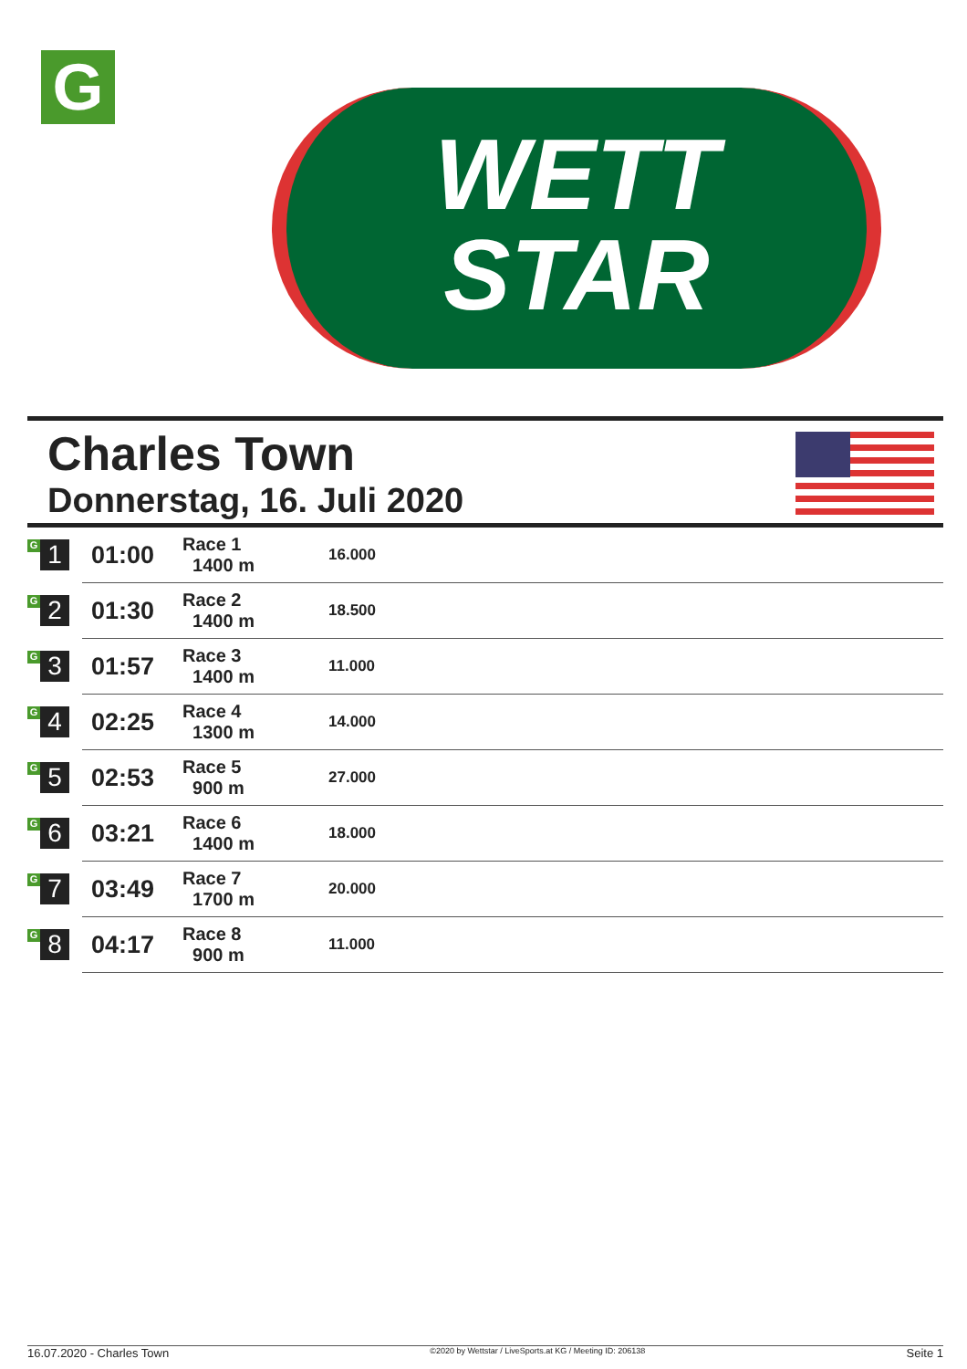G
WETT
STAR
Charles Town
Donnerstag, 16. Juli 2020
| G 1 | 01:00 | Race 1 1400 m | 16.000 |
| G 2 | 01:30 | Race 2 1400 m | 18.500 |
| G 3 | 01:57 | Race 3 1400 m | 11.000 |
| G 4 | 02:25 | Race 4 1300 m | 14.000 |
| G 5 | 02:53 | Race 5 900 m | 27.000 |
| G 6 | 03:21 | Race 6 1400 m | 18.000 |
| G 7 | 03:49 | Race 7 1700 m | 20.000 |
| G 8 | 04:17 | Race 8 900 m | 11.000 |
16.07.2020 - Charles Town ©2020 by Wettstar / LiveSports.at KG / Meeting ID: 206138 Seite 1